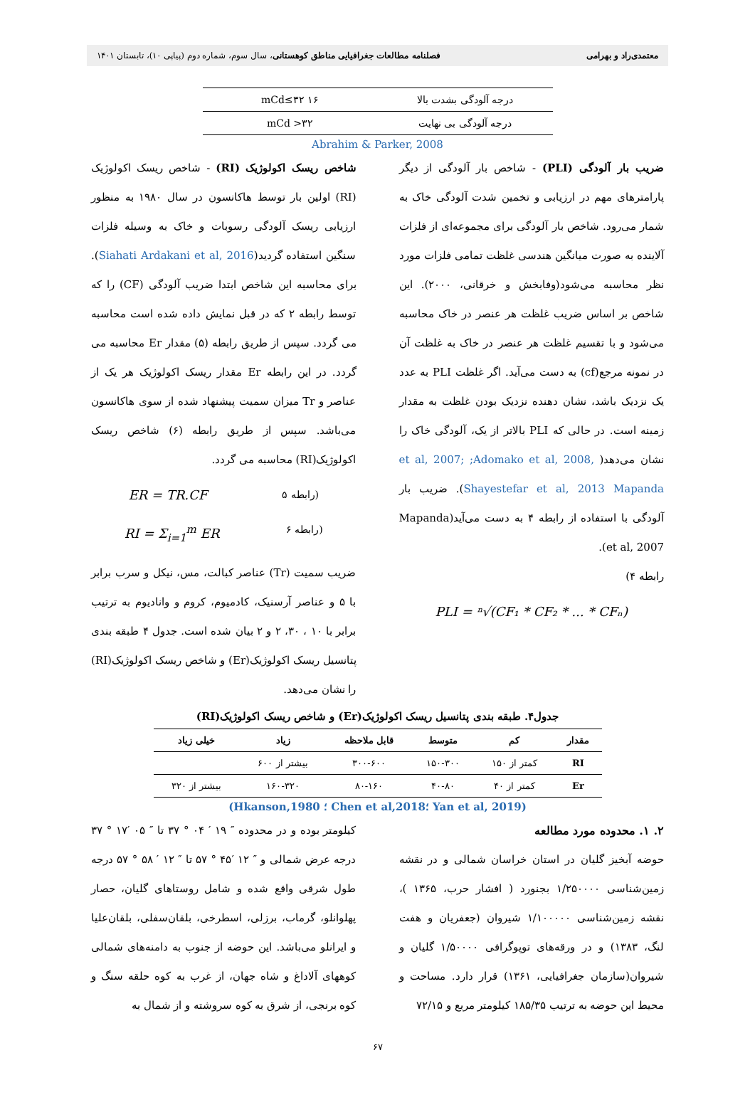معتمدی‌راد و بهرامی فصلنامه مطالعات جغرافیایی مناطق کوهستانی، سال سوم، شماره دوم (پیاپی ۱۰)، تابستان ۱۴۰۱
| درجه آلودگی بشدت بالا | ۱۶ mCd≤۳۲ |
| درجه آلودگی بی نهایت | ۳۲< mCd |
Abrahim & Parker, 2008
ضریب بار آلودگی (PLI) - شاخص بار آلودگی از دیگر پارامترهای مهم در ارزیابی و تخمین شدت آلودگی خاک به شمار می‌رود. شاخص بار آلودگی برای مجموعه‌ای از فلزات آلاینده به صورت میانگین هندسی غلظت تمامی فلزات مورد نظر محاسبه می‌شود(وفابخش و خرقانی، ۲۰۰۰). این شاخص بر اساس ضریب غلظت هر عنصر در خاک محاسبه می‌شود و با تقسیم غلظت هر عنصر در خاک به غلظت آن در نمونه مرجع(cf) به دست می‌آید. اگر غلظت PLI به عدد یک نزدیک باشد، نشان دهنده نزدیک بودن غلظت به مقدار زمینه است. در حالی که PLI بالاتر از یک، آلودگی خاک را نشان می‌دهد( et al, 2007; ;Adomako et al, 2008, Shayestefar et al, 2013 Mapanda). ضریب بار آلودگی با استفاده از رابطه ۴ به دست می‌آید(Mapanda et al, 2007).
رابطه ۴)
PLI = ⁿ√(CF₁ * CF₂ * ... * CFₙ)
شاخص ریسک اکولوژیک (RI) - شاخص ریسک اکولوژیک (RI) اولین بار توسط هاکانسون در سال ۱۹۸۰ به منظور ارزیابی ریسک آلودگی رسوبات و خاک به وسیله فلزات سنگین استفاده گردید(Siahati Ardakani et al, 2016). برای محاسبه این شاخص ابتدا ضریب آلودگی (CF) را که توسط رابطه ۲ که در قبل نمایش داده شده است محاسبه می گردد. سپس از طریق رابطه (۵) مقدار Er محاسبه می گردد. در این رابطه Er مقدار ریسک اکولوژیک هر یک از عناصر و Tr میزان سمیت پیشنهاد شده از سوی هاکانسون می‌باشد. سپس از طریق رابطه (۶) شاخص ریسک اکولوژیک(RI) محاسبه می گردد.
ER = TR.CF رابطه ۵)
RI = Σ<sub>i=1</sub><sup>m</sup> ER رابطه ۶)
ضریب سمیت (Tr) عناصر کبالت، مس، نیکل و سرب برابر با ۵ و عناصر آرسنیک، کادمیوم، کروم و وانادیوم به ترتیب برابر با ۱۰ ، ۳۰، ۲ و ۲ بیان شده است. جدول ۴ طبقه بندی پتانسیل ریسک اکولوژیک(Er) و شاخص ریسک اکولوژیک(RI) را نشان می‌دهد.
جدول۴. طبقه بندی پتانسیل ریسک اکولوژیک(Er) و شاخص ریسک اکولوژیک(RI)
| مقدار | کم | متوسط | قابل ملاحظه | زیاد | خیلی زیاد |
| --- | --- | --- | --- | --- | --- |
| RI | کمتر از ۱۵۰ | ۱۵۰-۳۰۰ | ۳۰۰-۶۰۰ | بیشتر از ۶۰۰ | |
| Er | کمتر از ۴۰ | ۴۰-۸۰ | ۸۰-۱۶۰ | ۱۶۰-۳۲۰ | بیشتر از ۳۲۰ |
(Yan et al, 2019 ؛Chen et al,2018 ؛ Hkanson,1980)
۲. ۱. محدوده مورد مطالعه
حوضه آبخیز گلیان در استان خراسان شمالی و در نقشه زمین‌شناسی ۱/۲۵۰۰۰۰ بجنورد ( افشار حرب، ۱۳۶۵ )، نقشه زمین‌شناسی ۱/۱۰۰۰۰۰ شیروان (جعفریان و هفت لنگ، ۱۳۸۳) و در ورقه‌های توپوگرافی ۱/۵۰۰۰۰ گلیان و شیروان(سازمان جغرافیایی، ۱۳۶۱) قرار دارد. مساحت و محیط این حوضه به ترتیب ۱۸۵/۳۵ کیلومتر مربع و ۷۲/۱۵
کیلومتر بوده و در محدوده ″ ۱۹ ′ ۰۴ ° ۳۷ تا ″ ۰۵ ′۱۷ ° ۳۷ درجه عرض شمالی و ″ ۱۲ ′۴۵ ° ۵۷ تا ″ ۱۲ ′ ۵۸ ° ۵۷ درجه طول شرقی واقع شده و شامل روستاهای گلیان، حصار پهلوانلو، گرماب، برزلی، اسطرخی، بلقان‌سفلی، بلقان‌علیا و ایرانلو می‌باشد. این حوضه از جنوب به دامنه‌های شمالی کوههای آلاداغ و شاه جهان، از غرب به کوه حلقه سنگ و کوه برنجی، از شرق به کوه سروشته و از شمال به
۶۷